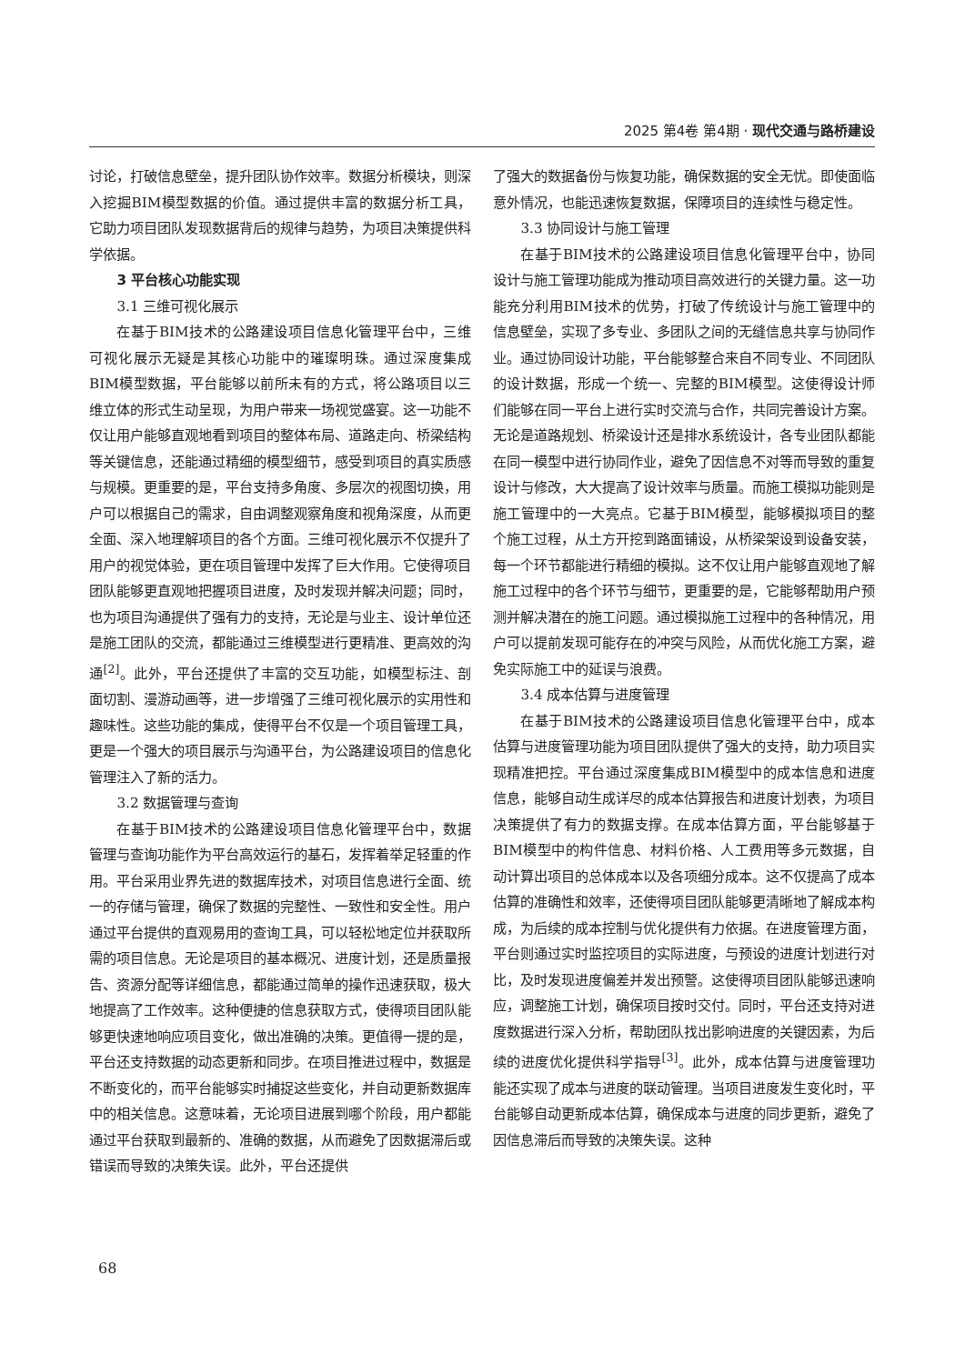2025 第4卷 第4期 · 现代交通与路桥建设
讨论，打破信息壁垒，提升团队协作效率。数据分析模块，则深入挖掘BIM模型数据的价值。通过提供丰富的数据分析工具，它助力项目团队发现数据背后的规律与趋势，为项目决策提供科学依据。
3 平台核心功能实现
3.1 三维可视化展示
在基于BIM技术的公路建设项目信息化管理平台中，三维可视化展示无疑是其核心功能中的璀璨明珠。通过深度集成BIM模型数据，平台能够以前所未有的方式，将公路项目以三维立体的形式生动呈现，为用户带来一场视觉盛宴。这一功能不仅让用户能够直观地看到项目的整体布局、道路走向、桥梁结构等关键信息，还能通过精细的模型细节，感受到项目的真实质感与规模。更重要的是，平台支持多角度、多层次的视图切换，用户可以根据自己的需求，自由调整观察角度和视角深度，从而更全面、深入地理解项目的各个方面。三维可视化展示不仅提升了用户的视觉体验，更在项目管理中发挥了巨大作用。它使得项目团队能够更直观地把握项目进度，及时发现并解决问题；同时，也为项目沟通提供了强有力的支持，无论是与业主、设计单位还是施工团队的交流，都能通过三维模型进行更精准、更高效的沟通<sup>[2]</sup>。此外，平台还提供了丰富的交互功能，如模型标注、剖面切割、漫游动画等，进一步增强了三维可视化展示的实用性和趣味性。这些功能的集成，使得平台不仅是一个项目管理工具，更是一个强大的项目展示与沟通平台，为公路建设项目的信息化管理注入了新的活力。
3.2 数据管理与查询
在基于BIM技术的公路建设项目信息化管理平台中，数据管理与查询功能作为平台高效运行的基石，发挥着举足轻重的作用。平台采用业界先进的数据库技术，对项目信息进行全面、统一的存储与管理，确保了数据的完整性、一致性和安全性。用户通过平台提供的直观易用的查询工具，可以轻松地定位并获取所需的项目信息。无论是项目的基本概况、进度计划，还是质量报告、资源分配等详细信息，都能通过简单的操作迅速获取，极大地提高了工作效率。这种便捷的信息获取方式，使得项目团队能够更快速地响应项目变化，做出准确的决策。更值得一提的是，平台还支持数据的动态更新和同步。在项目推进过程中，数据是不断变化的，而平台能够实时捕捉这些变化，并自动更新数据库中的相关信息。这意味着，无论项目进展到哪个阶段，用户都能通过平台获取到最新的、准确的数据，从而避免了因数据滞后或错误而导致的决策失误。此外，平台还提供
了强大的数据备份与恢复功能，确保数据的安全无忧。即使面临意外情况，也能迅速恢复数据，保障项目的连续性与稳定性。
3.3 协同设计与施工管理
在基于BIM技术的公路建设项目信息化管理平台中，协同设计与施工管理功能成为推动项目高效进行的关键力量。这一功能充分利用BIM技术的优势，打破了传统设计与施工管理中的信息壁垒，实现了多专业、多团队之间的无缝信息共享与协同作业。通过协同设计功能，平台能够整合来自不同专业、不同团队的设计数据，形成一个统一、完整的BIM模型。这使得设计师们能够在同一平台上进行实时交流与合作，共同完善设计方案。无论是道路规划、桥梁设计还是排水系统设计，各专业团队都能在同一模型中进行协同作业，避免了因信息不对等而导致的重复设计与修改，大大提高了设计效率与质量。而施工模拟功能则是施工管理中的一大亮点。它基于BIM模型，能够模拟项目的整个施工过程，从土方开挖到路面铺设，从桥梁架设到设备安装，每一个环节都能进行精细的模拟。这不仅让用户能够直观地了解施工过程中的各个环节与细节，更重要的是，它能够帮助用户预测并解决潜在的施工问题。通过模拟施工过程中的各种情况，用户可以提前发现可能存在的冲突与风险，从而优化施工方案，避免实际施工中的延误与浪费。
3.4 成本估算与进度管理
在基于BIM技术的公路建设项目信息化管理平台中，成本估算与进度管理功能为项目团队提供了强大的支持，助力项目实现精准把控。平台通过深度集成BIM模型中的成本信息和进度信息，能够自动生成详尽的成本估算报告和进度计划表，为项目决策提供了有力的数据支撑。在成本估算方面，平台能够基于BIM模型中的构件信息、材料价格、人工费用等多元数据，自动计算出项目的总体成本以及各项细分成本。这不仅提高了成本估算的准确性和效率，还使得项目团队能够更清晰地了解成本构成，为后续的成本控制与优化提供有力依据。在进度管理方面，平台则通过实时监控项目的实际进度，与预设的进度计划进行对比，及时发现进度偏差并发出预警。这使得项目团队能够迅速响应，调整施工计划，确保项目按时交付。同时，平台还支持对进度数据进行深入分析，帮助团队找出影响进度的关键因素，为后续的进度优化提供科学指导<sup>[3]</sup>。此外，成本估算与进度管理功能还实现了成本与进度的联动管理。当项目进度发生变化时，平台能够自动更新成本估算，确保成本与进度的同步更新，避免了因信息滞后而导致的决策失误。这种
68